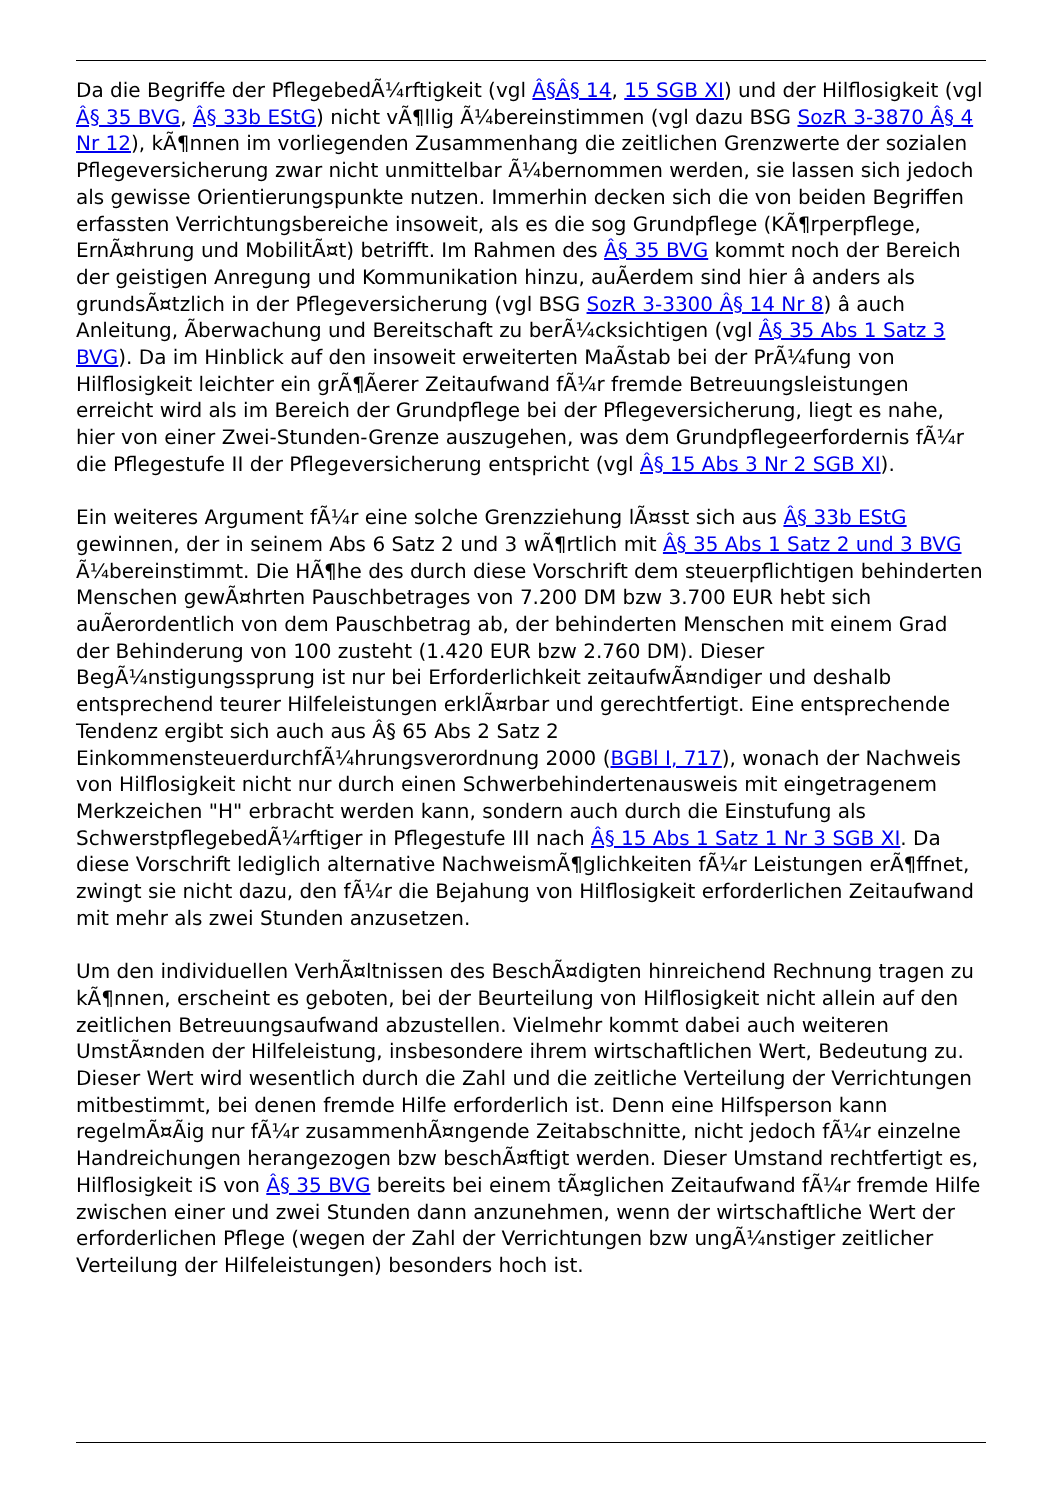Da die Begriffe der PflegebedÃ¼rftigkeit (vgl Â§Â§ 14, 15 SGB XI) und der Hilflosigkeit (vgl Â§ 35 BVG, Â§ 33b EStG) nicht vÃ¶llig Ã¼bereinstimmen (vgl dazu BSG SozR 3-3870 Â§ 4 Nr 12), kÃ¶nnen im vorliegenden Zusammenhang die zeitlichen Grenzwerte der sozialen Pflegeversicherung zwar nicht unmittelbar Ã¼bernommen werden, sie lassen sich jedoch als gewisse Orientierungspunkte nutzen. Immerhin decken sich die von beiden Begriffen erfassten Verrichtungsbereiche insoweit, als es die sog Grundpflege (KÃ¶rperpflege, ErnÃ¤hrung und MobilitÃ¤t) betrifft. Im Rahmen des Â§ 35 BVG kommt noch der Bereich der geistigen Anregung und Kommunikation hinzu, auÃerdem sind hier â anders als grundsÃ¤tzlich in der Pflegeversicherung (vgl BSG SozR 3-3300 Â§ 14 Nr 8) â auch Anleitung, Ãberwachung und Bereitschaft zu berÃ¼cksichtigen (vgl Â§ 35 Abs 1 Satz 3 BVG). Da im Hinblick auf den insoweit erweiterten MaÃstab bei der PrÃ¼fung von Hilflosigkeit leichter ein grÃ¶Ãerer Zeitaufwand fÃ¼r fremde Betreuungsleistungen erreicht wird als im Bereich der Grundpflege bei der Pflegeversicherung, liegt es nahe, hier von einer Zwei-Stunden-Grenze auszugehen, was dem Grundpflegeerfordernis fÃ¼r die Pflegestufe II der Pflegeversicherung entspricht (vgl Â§ 15 Abs 3 Nr 2 SGB XI).
Ein weiteres Argument fÃ¼r eine solche Grenzziehung lÃ¤sst sich aus Â§ 33b EStG gewinnen, der in seinem Abs 6 Satz 2 und 3 wÃ¶rtlich mit Â§ 35 Abs 1 Satz 2 und 3 BVG Ã¼bereinstimmt. Die HÃ¶he des durch diese Vorschrift dem steuerpflichtigen behinderten Menschen gewÃ¤hrten Pauschbetrages von 7.200 DM bzw 3.700 EUR hebt sich auÃerordentlich von dem Pauschbetrag ab, der behinderten Menschen mit einem Grad der Behinderung von 100 zusteht (1.420 EUR bzw 2.760 DM). Dieser BegÃ¼nstigungssprung ist nur bei Erforderlichkeit zeitaufwÃ¤ndiger und deshalb entsprechend teurer Hilfeleistungen erklÃ¤rbar und gerechtfertigt. Eine entsprechende Tendenz ergibt sich auch aus Â§ 65 Abs 2 Satz 2 EinkommensteuerdurchfÃ¼hrungsverordnung 2000 (BGBl I, 717), wonach der Nachweis von Hilflosigkeit nicht nur durch einen Schwerbehindertenausweis mit eingetragenem Merkzeichen "H" erbracht werden kann, sondern auch durch die Einstufung als SchwerstpflegebedÃ¼rftiger in Pflegestufe III nach Â§ 15 Abs 1 Satz 1 Nr 3 SGB XI. Da diese Vorschrift lediglich alternative NachweismÃ¶glichkeiten fÃ¼r Leistungen erÃ¶ffnet, zwingt sie nicht dazu, den fÃ¼r die Bejahung von Hilflosigkeit erforderlichen Zeitaufwand mit mehr als zwei Stunden anzusetzen.
Um den individuellen VerhÃ¤ltnissen des BeschÃ¤digten hinreichend Rechnung tragen zu kÃ¶nnen, erscheint es geboten, bei der Beurteilung von Hilflosigkeit nicht allein auf den zeitlichen Betreuungsaufwand abzustellen. Vielmehr kommt dabei auch weiteren UmstÃ¤nden der Hilfeleistung, insbesondere ihrem wirtschaftlichen Wert, Bedeutung zu. Dieser Wert wird wesentlich durch die Zahl und die zeitliche Verteilung der Verrichtungen mitbestimmt, bei denen fremde Hilfe erforderlich ist. Denn eine Hilfsperson kann regelmÃ¤Ãig nur fÃ¼r zusammenhÃ¤ngende Zeitabschnitte, nicht jedoch fÃ¼r einzelne Handreichungen herangezogen bzw beschÃ¤ftigt werden. Dieser Umstand rechtfertigt es, Hilflosigkeit iS von Â§ 35 BVG bereits bei einem tÃ¤glichen Zeitaufwand fÃ¼r fremde Hilfe zwischen einer und zwei Stunden dann anzunehmen, wenn der wirtschaftliche Wert der erforderlichen Pflege (wegen der Zahl der Verrichtungen bzw ungÃ¼nstiger zeitlicher Verteilung der Hilfeleistungen) besonders hoch ist.